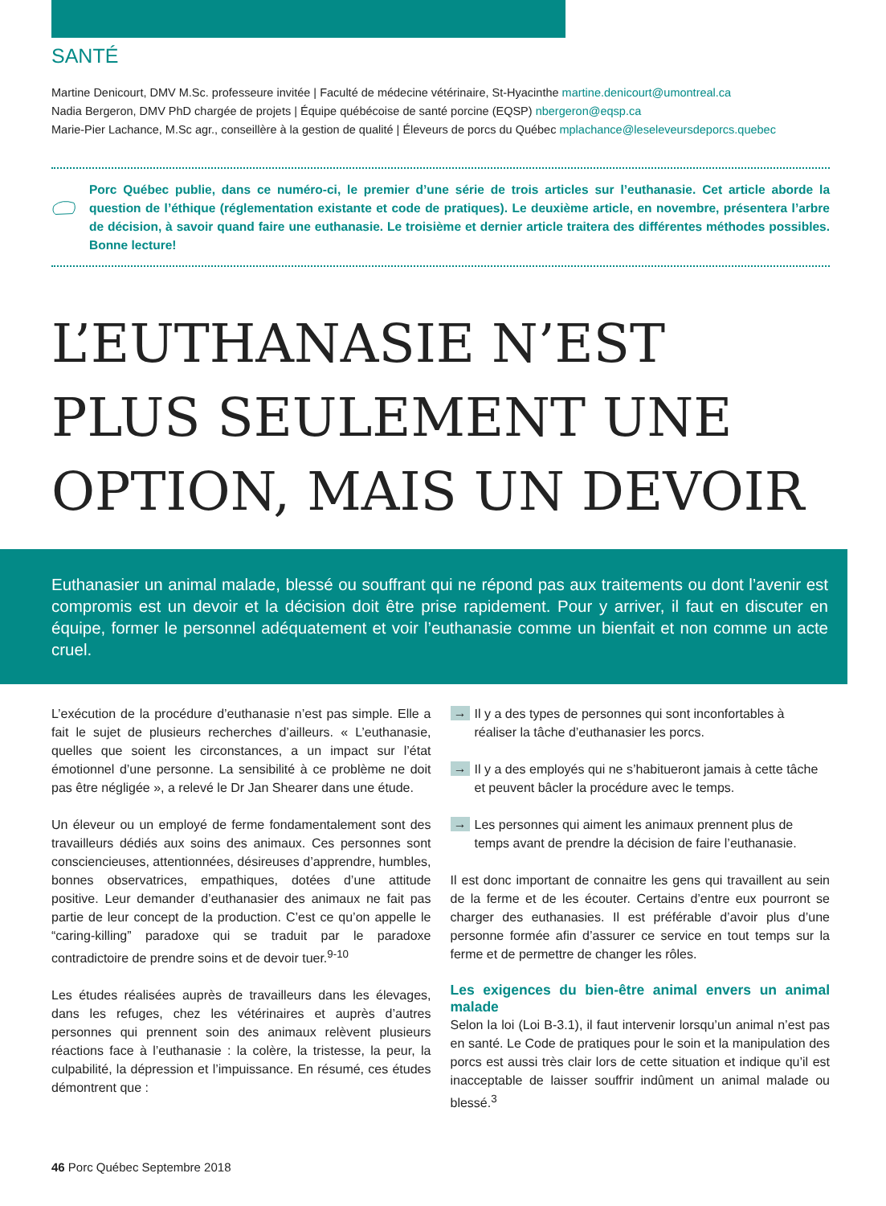SANTÉ
Martine Denicourt, DMV M.Sc. professeure invitée | Faculté de médecine vétérinaire, St-Hyacinthe martine.denicourt@umontreal.ca
Nadia Bergeron, DMV PhD chargée de projets | Équipe québécoise de santé porcine (EQSP) nbergeron@eqsp.ca
Marie-Pier Lachance, M.Sc agr., conseillère à la gestion de qualité | Éleveurs de porcs du Québec mplachance@leseleveursdeporcs.quebec
Porc Québec publie, dans ce numéro-ci, le premier d’une série de trois articles sur l’euthanasie. Cet article aborde la question de l’éthique (réglementation existante et code de pratiques). Le deuxième article, en novembre, présentera l’arbre de décision, à savoir quand faire une euthanasie. Le troisième et dernier article traitera des différentes méthodes possibles. Bonne lecture!
L’EUTHANASIE N’EST PLUS SEULEMENT UNE OPTION, MAIS UN DEVOIR
Euthanasier un animal malade, blessé ou souffrant qui ne répond pas aux traitements ou dont l’avenir est compromis est un devoir et la décision doit être prise rapidement. Pour y arriver, il faut en discuter en équipe, former le personnel adéquatement et voir l’euthanasie comme un bienfait et non comme un acte cruel.
L’exécution de la procédure d’euthanasie n’est pas simple. Elle a fait le sujet de plusieurs recherches d’ailleurs. « L’euthanasie, quelles que soient les circonstances, a un impact sur l’état émotionnel d’une personne. La sensibilité à ce problème ne doit pas être négligée », a relevé le Dr Jan Shearer dans une étude.
Un éleveur ou un employé de ferme fondamentalement sont des travailleurs dédiés aux soins des animaux. Ces personnes sont consciencieuses, attentionnées, désireuses d’apprendre, humbles, bonnes observatrices, empathiques, dotées d’une attitude positive. Leur demander d’euthanasier des animaux ne fait pas partie de leur concept de la production. C’est ce qu’on appelle le “caring-killing” paradoxe qui se traduit par le paradoxe contradictoire de prendre soins et de devoir tuer.<sup>9-10</sup>
Les études réalisées auprès de travailleurs dans les élevages, dans les refuges, chez les vétérinaires et auprès d’autres personnes qui prennent soin des animaux relèvent plusieurs réactions face à l’euthanasie : la colère, la tristesse, la peur, la culpabilité, la dépression et l’impuissance. En résumé, ces études démontrent que :
→ Il y a des types de personnes qui sont inconfortables à réaliser la tâche d’euthanasier les porcs.
→ Il y a des employés qui ne s’habitueront jamais à cette tâche et peuvent bâcler la procédure avec le temps.
→ Les personnes qui aiment les animaux prennent plus de temps avant de prendre la décision de faire l’euthanasie.
Il est donc important de connaitre les gens qui travaillent au sein de la ferme et de les écouter. Certains d’entre eux pourront se charger des euthanasies. Il est préférable d’avoir plus d’une personne formée afin d’assurer ce service en tout temps sur la ferme et de permettre de changer les rôles.
Les exigences du bien-être animal envers un animal malade
Selon la loi (Loi B-3.1), il faut intervenir lorsqu’un animal n’est pas en santé. Le Code de pratiques pour le soin et la manipulation des porcs est aussi très clair lors de cette situation et indique qu’il est inacceptable de laisser souffrir indûment un animal malade ou blessé.<sup>3</sup>
46 Porc Québec Septembre 2018